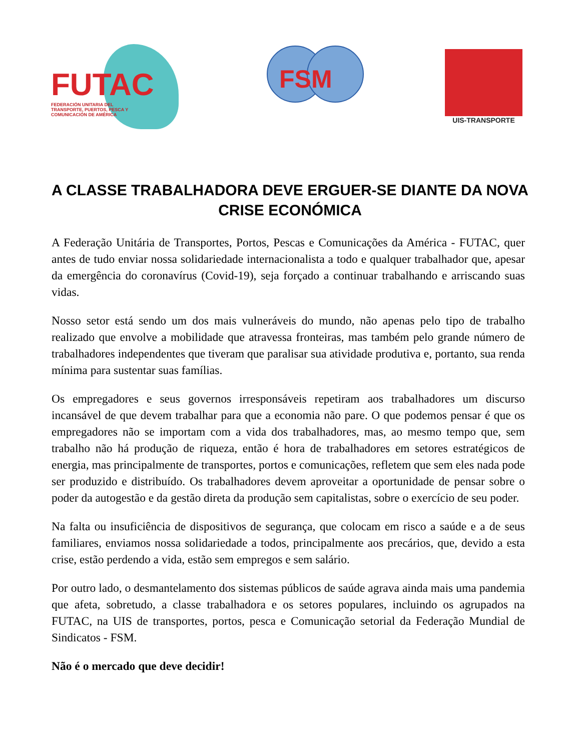FUTAC
FEDERACIÓN UNITARIA DEL TRANSPORTE, PUERTOS, PESCA Y COMUNICACIÓN DE AMÉRICA
FSM
UIS-TRANSPORTE
A CLASSE TRABALHADORA DEVE ERGUER-SE DIANTE DA NOVA CRISE ECONÓMICA
A Federação Unitária de Transportes, Portos, Pescas e Comunicações da América - FUTAC, quer antes de tudo enviar nossa solidariedade internacionalista a todo e qualquer trabalhador que, apesar da emergência do coronavírus (Covid-19), seja forçado a continuar trabalhando e arriscando suas vidas.
Nosso setor está sendo um dos mais vulneráveis do mundo, não apenas pelo tipo de trabalho realizado que envolve a mobilidade que atravessa fronteiras, mas também pelo grande número de trabalhadores independentes que tiveram que paralisar sua atividade produtiva e, portanto, sua renda mínima para sustentar suas famílias.
Os empregadores e seus governos irresponsáveis repetiram aos trabalhadores um discurso incansável de que devem trabalhar para que a economia não pare. O que podemos pensar é que os empregadores não se importam com a vida dos trabalhadores, mas, ao mesmo tempo que, sem trabalho não há produção de riqueza, então é hora de trabalhadores em setores estratégicos de energia, mas principalmente de transportes, portos e comunicações, refletem que sem eles nada pode ser produzido e distribuído. Os trabalhadores devem aproveitar a oportunidade de pensar sobre o poder da autogestão e da gestão direta da produção sem capitalistas, sobre o exercício de seu poder.
Na falta ou insuficiência de dispositivos de segurança, que colocam em risco a saúde e a de seus familiares, enviamos nossa solidariedade a todos, principalmente aos precários, que, devido a esta crise, estão perdendo a vida, estão sem empregos e sem salário.
Por outro lado, o desmantelamento dos sistemas públicos de saúde agrava ainda mais uma pandemia que afeta, sobretudo, a classe trabalhadora e os setores populares, incluindo os agrupados na FUTAC, na UIS de transportes, portos, pesca e Comunicação setorial da Federação Mundial de Sindicatos - FSM.
Não é o mercado que deve decidir!